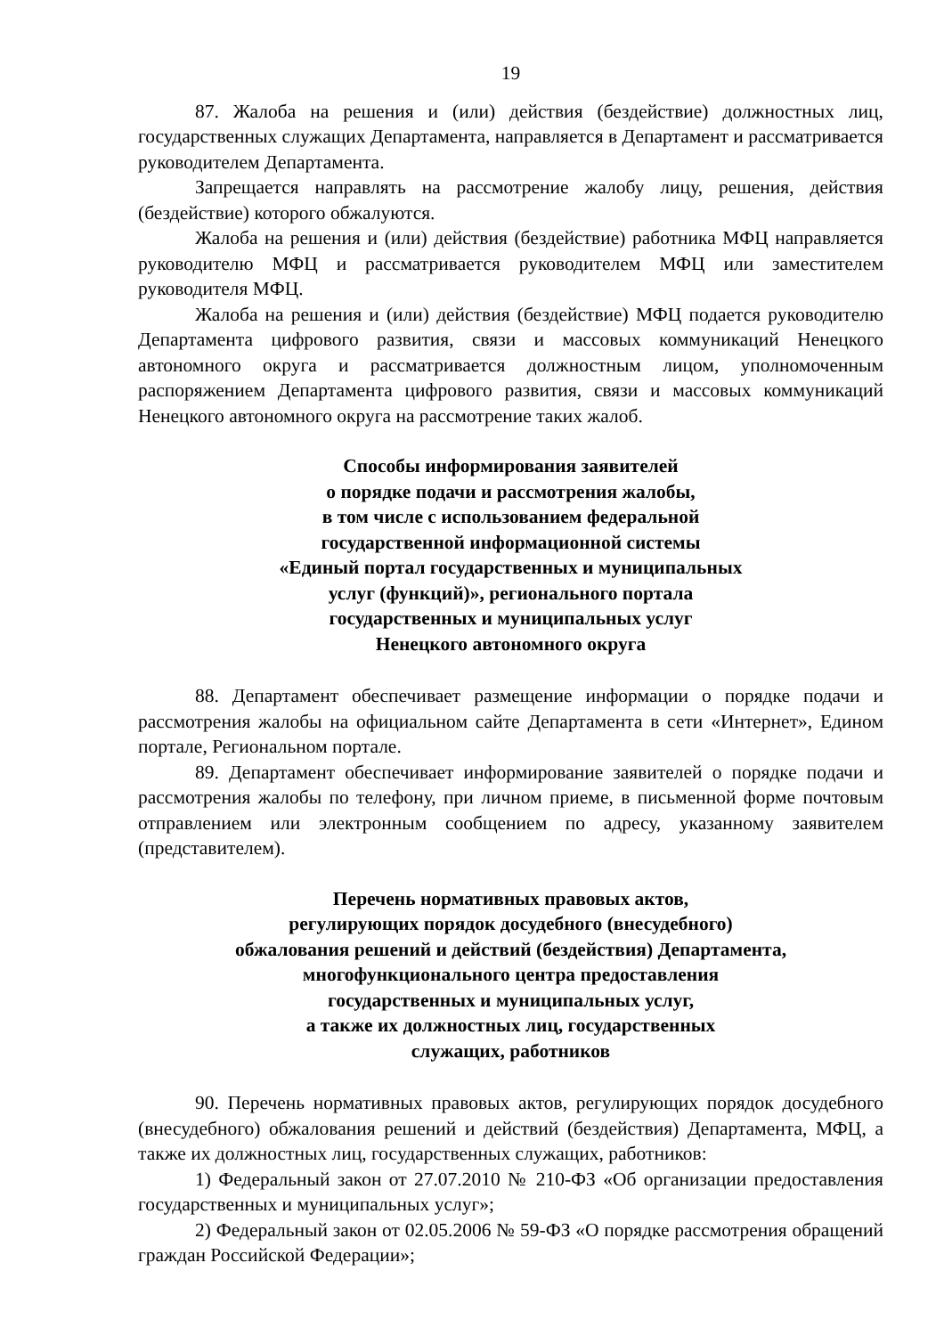19
87. Жалоба на решения и (или) действия (бездействие) должностных лиц, государственных служащих Департамента, направляется в Департамент и рассматривается руководителем Департамента.
Запрещается направлять на рассмотрение жалобу лицу, решения, действия (бездействие) которого обжалуются.
Жалоба на решения и (или) действия (бездействие) работника МФЦ направляется руководителю МФЦ и рассматривается руководителем МФЦ или заместителем руководителя МФЦ.
Жалоба на решения и (или) действия (бездействие) МФЦ подается руководителю Департамента цифрового развития, связи и массовых коммуникаций Ненецкого автономного округа и рассматривается должностным лицом, уполномоченным распоряжением Департамента цифрового развития, связи и массовых коммуникаций Ненецкого автономного округа на рассмотрение таких жалоб.
Способы информирования заявителей
о порядке подачи и рассмотрения жалобы,
в том числе с использованием федеральной
государственной информационной системы
«Единый портал государственных и муниципальных
услуг (функций)», регионального портала
государственных и муниципальных услуг
Ненецкого автономного округа
88. Департамент обеспечивает размещение информации о порядке подачи и рассмотрения жалобы на официальном сайте Департамента в сети «Интернет», Едином портале, Региональном портале.
89. Департамент обеспечивает информирование заявителей о порядке подачи и рассмотрения жалобы по телефону, при личном приеме, в письменной форме почтовым отправлением или электронным сообщением по адресу, указанному заявителем (представителем).
Перечень нормативных правовых актов,
регулирующих порядок досудебного (внесудебного)
обжалования решений и действий (бездействия) Департамента,
многофункционального центра предоставления
государственных и муниципальных услуг,
а также их должностных лиц, государственных
служащих, работников
90. Перечень нормативных правовых актов, регулирующих порядок досудебного (внесудебного) обжалования решений и действий (бездействия) Департамента, МФЦ, а также их должностных лиц, государственных служащих, работников:
1) Федеральный закон от 27.07.2010 № 210-ФЗ «Об организации предоставления государственных и муниципальных услуг»;
2) Федеральный закон от 02.05.2006 № 59-ФЗ «О порядке рассмотрения обращений граждан Российской Федерации»;